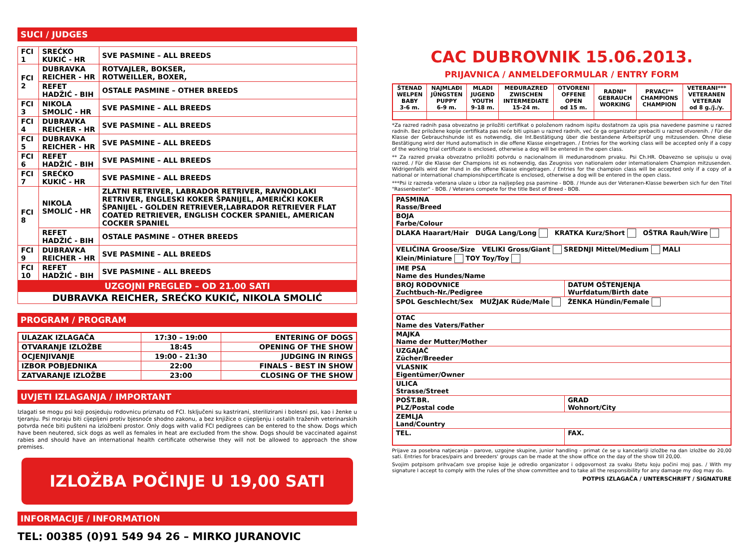SUCI / JUDGES
| FCI 1 | SREĆKO KUKIĆ - HR | SVE PASMINE – ALL BREEDS |
| FCI 2 | DUBRAVKA REICHER - HR | ROTVAJLER, BOKSER, ROTWEILLER, BOXER, |
| | REFET HADŽIĆ - BIH | OSTALE PASMINE – OTHER BREEDS |
| FCI 3 | NIKOLA SMOLIĆ - HR | SVE PASMINE – ALL BREEDS |
| FCI 4 | DUBRAVKA REICHER - HR | SVE PASMINE – ALL BREEDS |
| FCI 5 | DUBRAVKA REICHER - HR | SVE PASMINE – ALL BREEDS |
| FCI 6 | REFET HADŽIĆ - BIH | SVE PASMINE – ALL BREEDS |
| FCI 7 | SREĆKO KUKIĆ - HR | SVE PASMINE – ALL BREEDS |
| FCI 8 | NIKOLA SMOLIĆ - HR | ZLATNI RETRIVER, LABRADOR RETRIVER, RAVNODLAKI RETRIVER, ENGLESKI KOKER ŠPANIJEL, AMERIČKI KOKER ŠPANIJEL - GOLDEN RETRIEVER,LABRADOR RETRIEVER FLAT COATED RETRIEVER, ENGLISH COCKER SPANIEL, AMERICAN COCKER SPANIEL |
| | REFET HADŽIĆ - BIH | OSTALE PASMINE – OTHER BREEDS |
| FCI 9 | DUBRAVKA REICHER - HR | SVE PASMINE – ALL BREEDS |
| FCI 10 | REFET HADŽIĆ - BIH | SVE PASMINE – ALL BREEDS |
| UZGOJNI PREGLED – OD 21.00 SATI | | |
| DUBRAVKA REICHER, SREĆKO KUKIĆ, NIKOLA SMOLIĆ | | |
PROGRAM / PROGRAM
| ULAZAK IZLAGAČA | 17:30 – 19:00 | ENTERING OF DOGS |
| OTVARANJE IZLOŽBE | 18:45 | OPENING OF THE SHOW |
| OCJENJIVANJE | 19:00 - 21:30 | JUDGING IN RINGS |
| IZBOR POBJEDNIKA | 22:00 | FINALS - BEST IN SHOW |
| ZATVARANJE IZLOŽBE | 23:00 | CLOSING OF THE SHOW |
UVJETI IZLAGANJA / IMPORTANT
Izlagati se mogu psi koji posjeduju rodovnicu priznatu od FCI. Isključeni su kastrirani, sterilizirani i bolesni psi, kao i ženke u tjeranju. Psi moraju biti cijepljeni protiv bjesnoće shodno zakonu, a bez knjižice o cijepljenju i ostalih traženih veterinarskih potvrda neće biti pušteni na izložbeni prostor. Only dogs with valid FCI pedigrees can be entered to the show. Dogs which have been neutered, sick dogs as well as females in heat are excluded from the show. Dogs should be vaccinated against rabies and should have an international health certificate otherwise they will not be allowed to approach the show premises.
IZLOŽBA POČINJE U 19,00 SATI
INFORMACIJE / INFORMATION
TEL: 00385 (0)91 549 94 26 – MIRKO JURANOVIC
CAC DUBROVNIK 15.06.2013.
PRIJAVNICA / ANMELDEFORMULAR / ENTRY FORM
| ŠTENAD WELPEN BABY 3-6 m. | NAJMLAĐI JÜNGSTEN PUPPY 6-9 m. | MLADI JUGEND YOUTH 9-18 m. | MEĐURAZRED ZWISCHEN INTERMEDIATE 15-24 m. | OTVORENI OFFENE OPEN od 15 m. | RADNI* GEBRAUCH WORKING | PRVACI** CHAMPIONS CHAMPION | VETERANI*** VETERANEN VETERAN od 8 g./j./y. |
*Za razred radnih pasa obvezatno je priložiti certifikat o položenom radnom ispitu dostatnom za upis psa navedene pasmine u razred radnih. Bez priložene kopije certifikata pas neće biti upisan u razred radnih, već će ga organizator prebaciti u razred otvorenih. / Für die Klasse der Gebrauchshunde ist es notwendig, die Int.Bestätigung über die bestandene Arbeitsprüf ung mitzusenden. Ohne diese Bestätigung wird der Hund automatisch in die offene Klasse eingetragen. / Entries for the working class will be accepted only if a copy of the working trial certificate is enclosed, otherwise a dog will be entered in the open class.
** Za razred prvaka obvezatno priložiti potvrdu o nacionalnom ili međunarodnom prvaku. Psi Ch.HR. Obavezno se upisuju u ovaj razred. / Für die Klasse der Champions ist es notwendig, das Zeugniss von nationalem oder internationalem Champion mitzusenden. Widrigenfalls wird der Hund in die offene Klasse eingetragen. / Entries for the champion class will be accepted only if a copy of a national or international championshipcertificate is enclosed, otherwise a dog will be entered in the open class.
***Psi iz razreda veterana ulaze u izbor za najljepšeg psa pasmine - BOB. / Hunde aus der Veteranen-Klasse bewerben sich fur den Titel "Rassenbester" - BOB. / Veterans compete for the title Best of Breed - BOB.
| PASMINA Rasse/Breed | |
| BOJA Farbe/Colour | |
| DLAKA Haarart/Hair DUGA Lang/Long KRATKA Kurz/Short OŠTRA Rauh/Wire | |
| VELIČINA Groose/Size VELIKI Gross/Giant SREDNJI Mittel/Medium MALI Klein/Miniature TOY Toy/Toy | |
| IME PSA Name des Hundes/Name | |
| BROJ RODOVNICE Zuchtbuch-Nr./Pedigree | DATUM OŠTENJENJA Wurfdatum/Birth date |
| SPOL Geschlecht/Sex MUŽJAK Rüde/Male ŽENKA Hündin/Female | |
| OTAC Name des Vaters/Father | |
| MAJKA Name der Mutter/Mother | |
| UZGAJAČ Zücher/Breeder | |
| VLASNIK Eigentümer/Owner | |
| ULICA Strasse/Street | |
| POŠT.BR. PLZ/Postal code | GRAD Wohnort/City |
| ZEMLJA Land/Country | |
| TEL. | FAX. |
Prijave za posebna natjecanja - parove, uzgojne skupine, junior handling - primat će se u kancelariji izložbe na dan izložbe do 20,00 sati. Entries for braces/pairs and breeders' groups can be made at the show office on the day of the show till 20,00.
Svojim potpisom prihvaćam sve propise koje je odredio organizator i odgovornost za svaku štetu koju počini moj pas. / With my signature I accept to comply with the rules of the show committee and to take all the responsibility for any damage my dog may do.
POTPIS IZLAGAČA / UNTERSCHRIFT / SIGNATURE